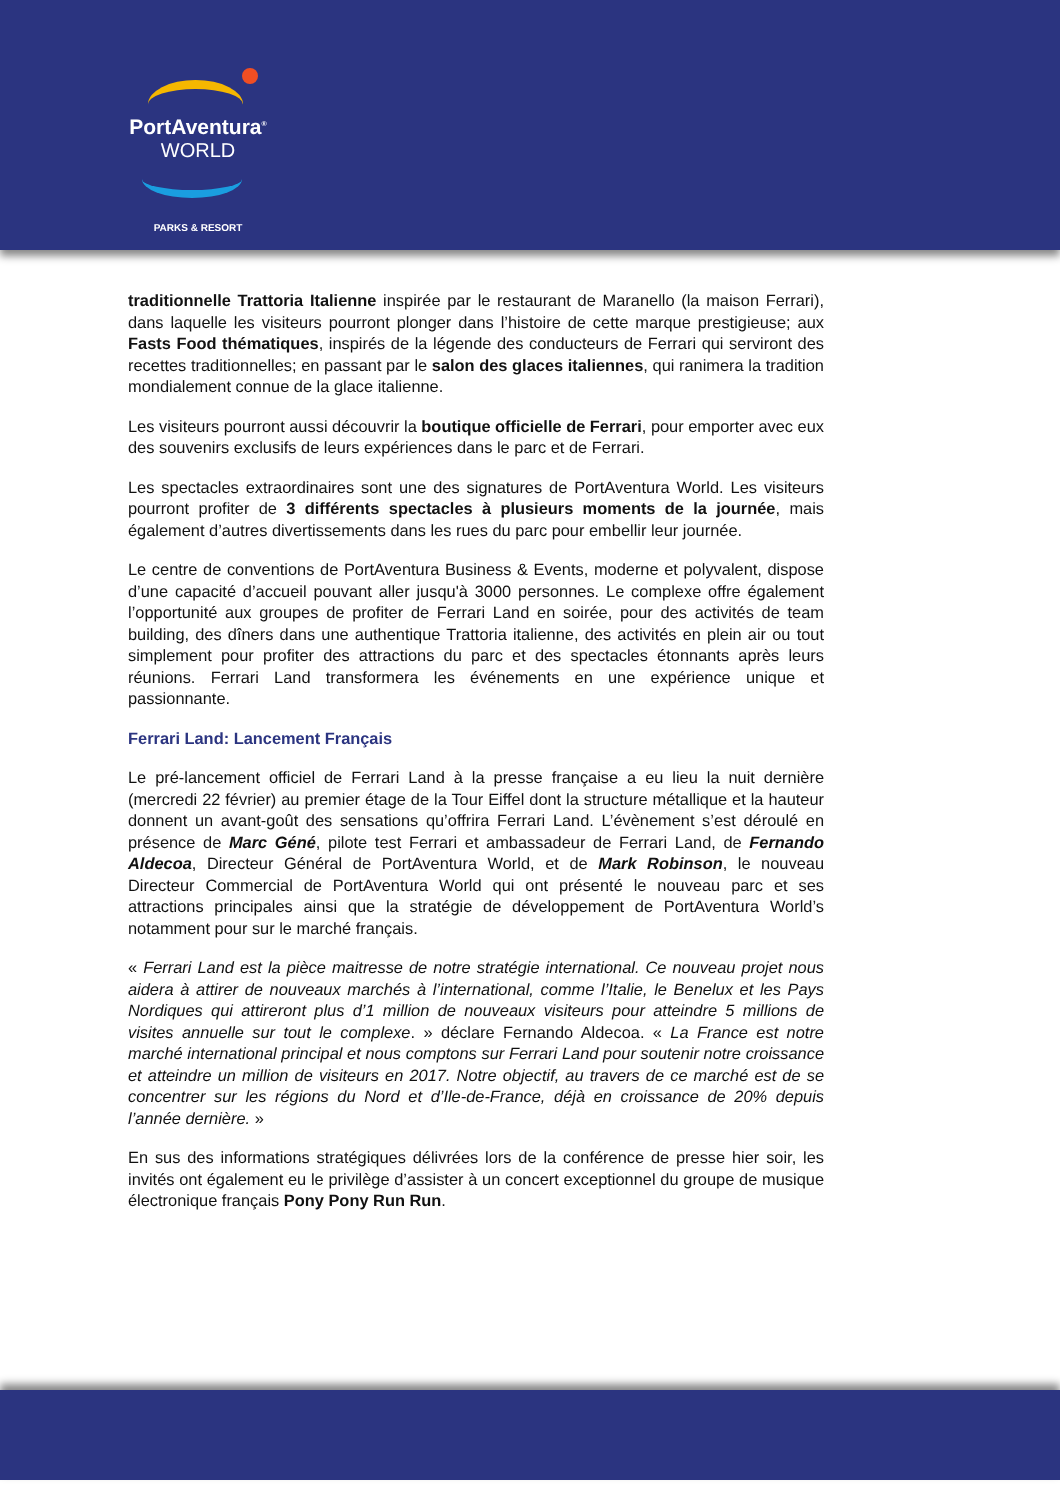PortAventura<sup>®</sup>
WORLD
PARKS & RESORT
traditionnelle Trattoria Italienne inspirée par le restaurant de Maranello (la maison Ferrari), dans laquelle les visiteurs pourront plonger dans l’histoire de cette marque prestigieuse; aux Fasts Food thématiques, inspirés de la légende des conducteurs de Ferrari qui serviront des recettes traditionnelles; en passant par le salon des glaces italiennes, qui ranimera la tradition mondialement connue de la glace italienne.
Les visiteurs pourront aussi découvrir la boutique officielle de Ferrari, pour emporter avec eux des souvenirs exclusifs de leurs expériences dans le parc et de Ferrari.
Les spectacles extraordinaires sont une des signatures de PortAventura World. Les visiteurs pourront profiter de 3 différents spectacles à plusieurs moments de la journée, mais également d’autres divertissements dans les rues du parc pour embellir leur journée.
Le centre de conventions de PortAventura Business & Events, moderne et polyvalent, dispose d’une capacité d’accueil pouvant aller jusqu'à 3000 personnes. Le complexe offre également l’opportunité aux groupes de profiter de Ferrari Land en soirée, pour des activités de team building, des dîners dans une authentique Trattoria italienne, des activités en plein air ou tout simplement pour profiter des attractions du parc et des spectacles étonnants après leurs réunions. Ferrari Land transformera les événements en une expérience unique et passionnante.
Ferrari Land: Lancement Français
Le pré-lancement officiel de Ferrari Land à la presse française a eu lieu la nuit dernière (mercredi 22 février) au premier étage de la Tour Eiffel dont la structure métallique et la hauteur donnent un avant-goût des sensations qu’offrira Ferrari Land. L’évènement s’est déroulé en présence de Marc Géné, pilote test Ferrari et ambassadeur de Ferrari Land, de Fernando Aldecoa, Directeur Général de PortAventura World, et de Mark Robinson, le nouveau Directeur Commercial de PortAventura World qui ont présenté le nouveau parc et ses attractions principales ainsi que la stratégie de développement de PortAventura World’s notamment pour sur le marché français.
« Ferrari Land est la pièce maitresse de notre stratégie international. Ce nouveau projet nous aidera à attirer de nouveaux marchés à l’international, comme l’Italie, le Benelux et les Pays Nordiques qui attireront plus d’1 million de nouveaux visiteurs pour atteindre 5 millions de visites annuelle sur tout le complexe. » déclare Fernando Aldecoa. « La France est notre marché international principal et nous comptons sur Ferrari Land pour soutenir notre croissance et atteindre un million de visiteurs en 2017. Notre objectif, au travers de ce marché est de se concentrer sur les régions du Nord et d’Ile-de-France, déjà en croissance de 20% depuis l’année dernière. »
En sus des informations stratégiques délivrées lors de la conférence de presse hier soir, les invités ont également eu le privilège d’assister à un concert exceptionnel du groupe de musique électronique français Pony Pony Run Run.